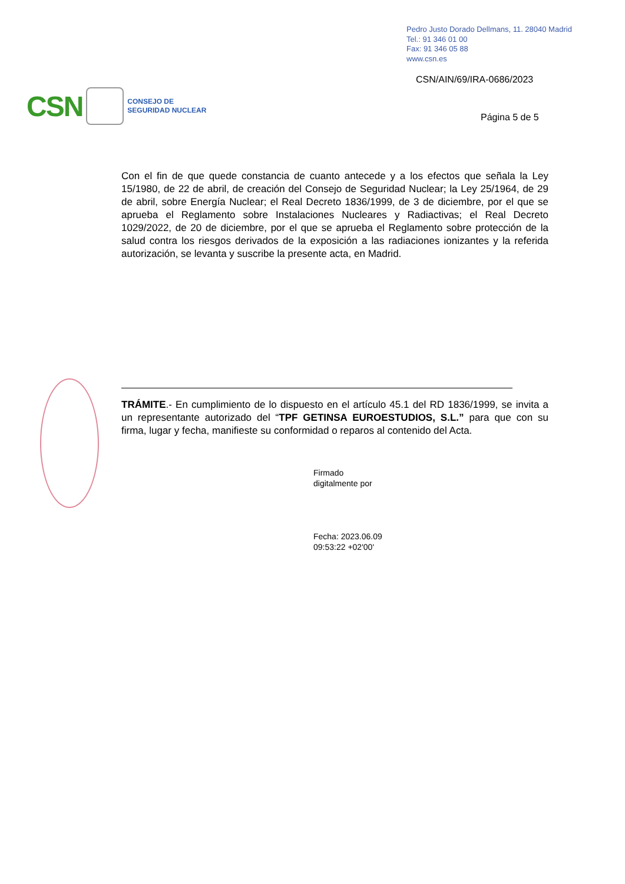Pedro Justo Dorado Dellmans, 11. 28040 Madrid
Tel.: 91 346 01 00
Fax: 91 346 05 88
www.csn.es
CSN/AIN/69/IRA-0686/2023
CSN
CONSEJO DE
SEGURIDAD NUCLEAR
Página 5 de 5
Con el fin de que quede constancia de cuanto antecede y a los efectos que señala la Ley 15/1980, de 22 de abril, de creación del Consejo de Seguridad Nuclear; la Ley 25/1964, de 29 de abril, sobre Energía Nuclear; el Real Decreto 1836/1999, de 3 de diciembre, por el que se aprueba el Reglamento sobre Instalaciones Nucleares y Radiactivas; el Real Decreto 1029/2022, de 20 de diciembre, por el que se aprueba el Reglamento sobre protección de la salud contra los riesgos derivados de la exposición a las radiaciones ionizantes y la referida autorización, se levanta y suscribe la presente acta, en Madrid.
TRÁMITE.- En cumplimiento de lo dispuesto en el artículo 45.1 del RD 1836/1999, se invita a un representante autorizado del “TPF GETINSA EUROESTUDIOS, S.L.” para que con su firma, lugar y fecha, manifieste su conformidad o reparos al contenido del Acta.
Firmado
digitalmente por
Fecha: 2023.06.09
09:53:22 +02'00'